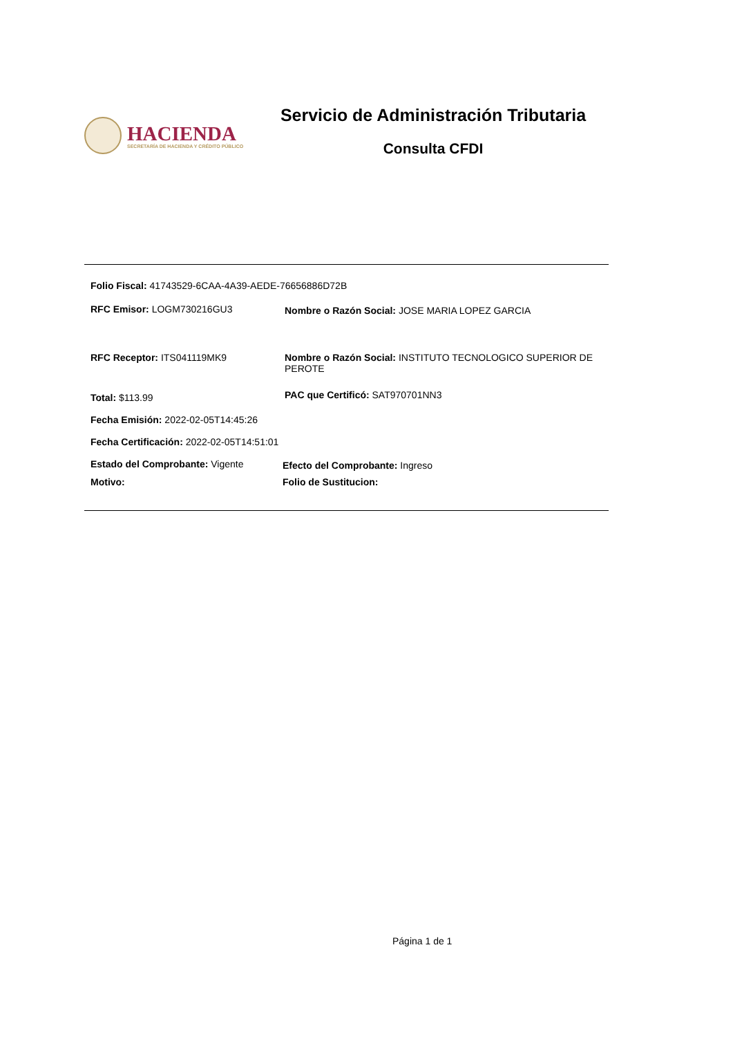HACIENDA
SECRETARÍA DE HACIENDA Y CRÉDITO PÚBLICO
Servicio de Administración Tributaria
Consulta CFDI
Folio Fiscal: 41743529-6CAA-4A39-AEDE-76656886D72B
RFC Emisor: LOGM730216GU3 Nombre o Razón Social: JOSE MARIA LOPEZ GARCIA
RFC Receptor: ITS041119MK9 Nombre o Razón Social: INSTITUTO TECNOLOGICO SUPERIOR DE PEROTE
Total: $113.99
PAC que Certificó: SAT970701NN3
Fecha Emisión: 2022-02-05T14:45:26
Fecha Certificación: 2022-02-05T14:51:01
Estado del Comprobante: Vigente Efecto del Comprobante: Ingreso
Motivo: Folio de Sustitucion:
Página 1 de 1